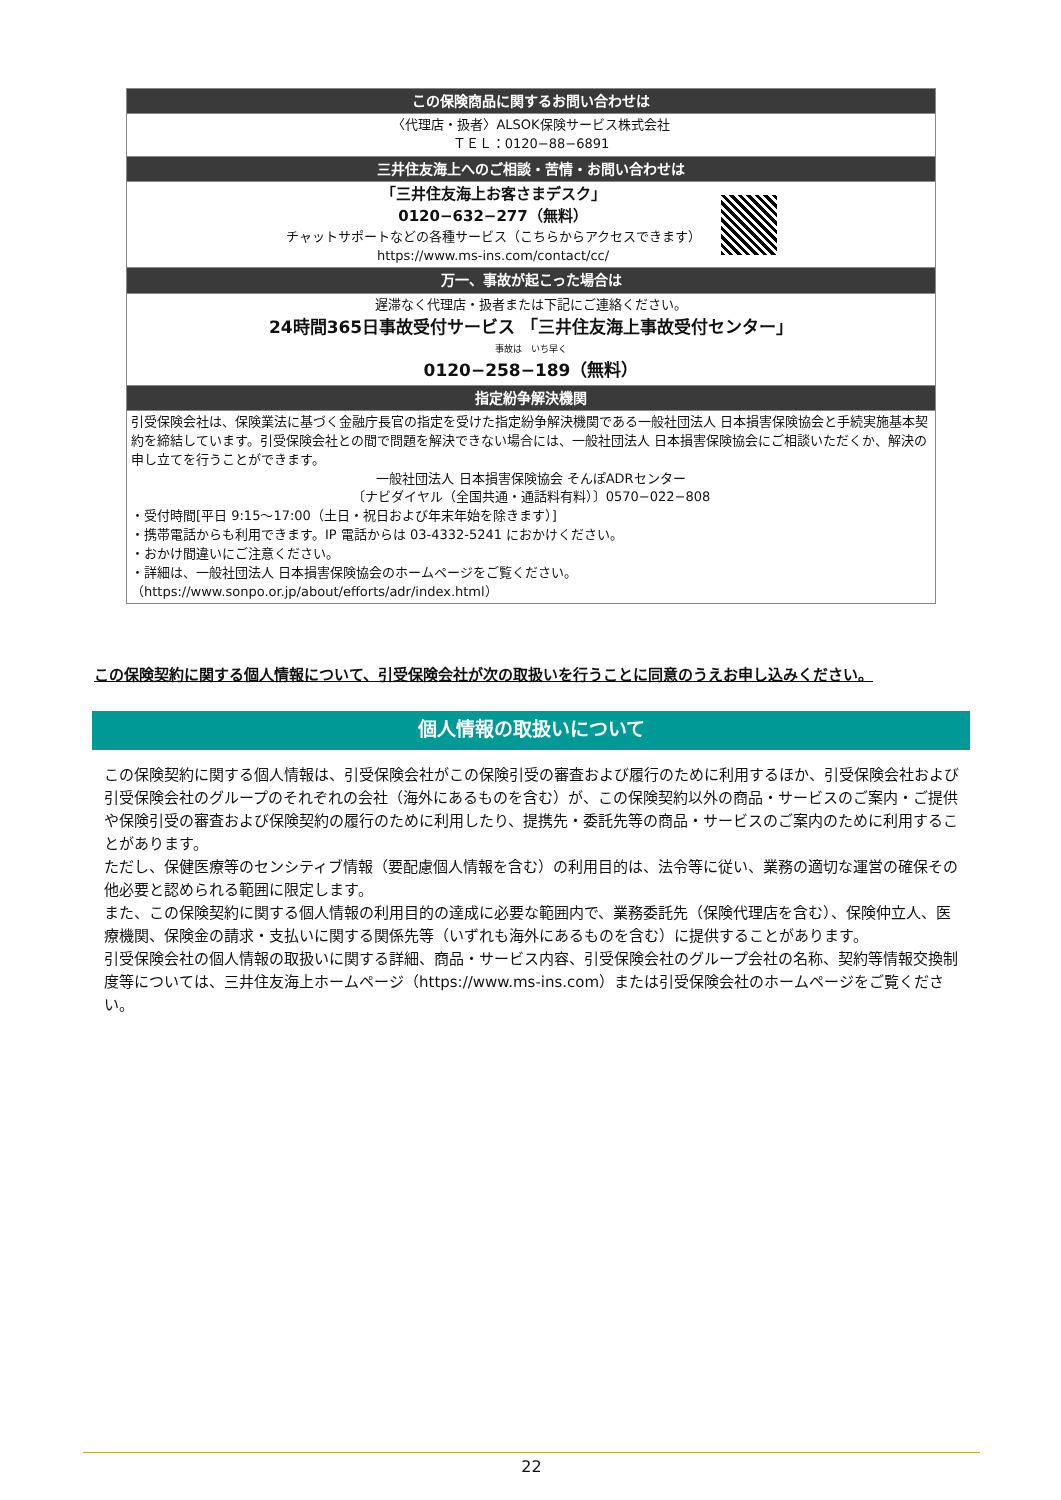| この保険商品に関するお問い合わせは |
| --- |
| 〈代理店・扱者〉ALSOK保険サービス株式会社 ＴＥＬ：0120−88−6891 |
| 三井住友海上へのご相談・苦情・お問い合わせは |
| 「三井住友海上お客さまデスク」 0120−632−277（無料） チャットサポートなどの各種サービス（こちらからアクセスできます） https://www.ms-ins.com/contact/cc/ |
| 万一、事故が起こった場合は |
| 遅滞なく代理店・扱者または下記にご連絡ください。 24時間365日事故受付サービス 「三井住友海上事故受付センター」 事故は いち早く 0120−258−189（無料） |
| 指定紛争解決機関 |
| 引受保険会社は、保険業法に基づく金融庁長官の指定を受けた指定紛争解決機関である一般社団法人 日本損害保険協会と手続実施基本契約を締結しています。引受保険会社との間で問題を解決できない場合には、一般社団法人 日本損害保険協会にご相談いただくか、解決の申し立てを行うことができます。 一般社団法人 日本損害保険協会 そんぽADRセンター 〔ナビダイヤル（全国共通・通話料有料）〕0570−022−808 ・受付時間[平日 9:15〜17:00（土日・祝日および年末年始を除きます）] ・携帯電話からも利用できます。IP 電話からは 03-4332-5241 におかけください。 ・おかけ間違いにご注意ください。 ・詳細は、一般社団法人 日本損害保険協会のホームページをご覧ください。 （https://www.sonpo.or.jp/about/efforts/adr/index.html） |
この保険契約に関する個人情報について、引受保険会社が次の取扱いを行うことに同意のうえお申し込みください。
個人情報の取扱いについて
この保険契約に関する個人情報は、引受保険会社がこの保険引受の審査および履行のために利用するほか、引受保険会社および引受保険会社のグループのそれぞれの会社（海外にあるものを含む）が、この保険契約以外の商品・サービスのご案内・ご提供や保険引受の審査および保険契約の履行のために利用したり、提携先・委託先等の商品・サービスのご案内のために利用することがあります。
ただし、保健医療等のセンシティブ情報（要配慮個人情報を含む）の利用目的は、法令等に従い、業務の適切な運営の確保その他必要と認められる範囲に限定します。
また、この保険契約に関する個人情報の利用目的の達成に必要な範囲内で、業務委託先（保険代理店を含む）、保険仲立人、医療機関、保険金の請求・支払いに関する関係先等（いずれも海外にあるものを含む）に提供することがあります。
引受保険会社の個人情報の取扱いに関する詳細、商品・サービス内容、引受保険会社のグループ会社の名称、契約等情報交換制度等については、三井住友海上ホームページ（https://www.ms-ins.com）または引受保険会社のホームページをご覧ください。
22